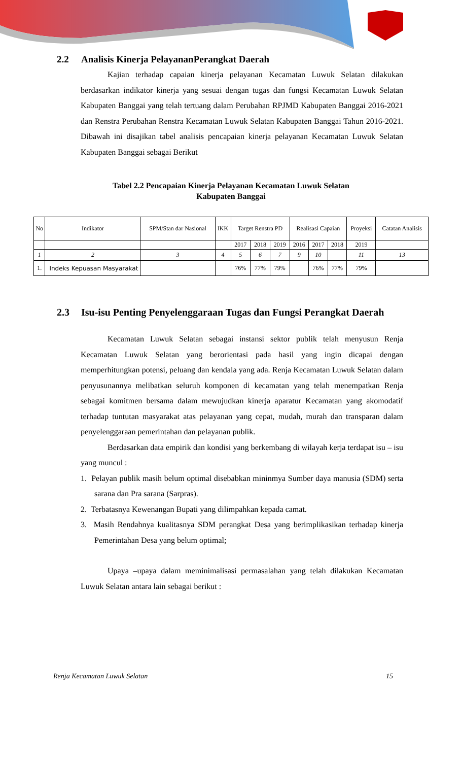2.2 Analisis Kinerja PelayananPerangkat Daerah
Kajian terhadap capaian kinerja pelayanan Kecamatan Luwuk Selatan dilakukan berdasarkan indikator kinerja yang sesuai dengan tugas dan fungsi Kecamatan Luwuk Selatan Kabupaten Banggai yang telah tertuang dalam Perubahan RPJMD Kabupaten Banggai 2016-2021 dan Renstra Perubahan Renstra Kecamatan Luwuk Selatan Kabupaten Banggai Tahun 2016-2021. Dibawah ini disajikan tabel analisis pencapaian kinerja pelayanan Kecamatan Luwuk Selatan Kabupaten Banggai sebagai Berikut
Tabel 2.2 Pencapaian Kinerja Pelayanan Kecamatan Luwuk Selatan
Kabupaten Banggai
| No | Indikator | SPM/Stan dar Nasional | IKK | Target Renstra PD | | | Realisasi Capaian | | | Proyeksi | Catatan Analisis |
| --- | --- | --- | --- | --- | --- | --- | --- | --- | --- | --- | --- |
| | | | | 2017 | 2018 | 2019 | 2016 | 2017 | 2018 | 2019 | |
| 1 | 2 | 3 | 4 | 5 | 6 | 7 | 9 | 10 | | 11 | 13 |
| 1. | Indeks Kepuasan Masyarakat | | | 76% | 77% | 79% | | 76% | 77% | 79% | |
2.3 Isu-isu Penting Penyelenggaraan Tugas dan Fungsi Perangkat Daerah
Kecamatan Luwuk Selatan sebagai instansi sektor publik telah menyusun Renja Kecamatan Luwuk Selatan yang berorientasi pada hasil yang ingin dicapai dengan memperhitungkan potensi, peluang dan kendala yang ada. Renja Kecamatan Luwuk Selatan dalam penyusunannya melibatkan seluruh komponen di kecamatan yang telah menempatkan Renja sebagai komitmen bersama dalam mewujudkan kinerja aparatur Kecamatan yang akomodatif terhadap tuntutan masyarakat atas pelayanan yang cepat, mudah, murah dan transparan dalam penyelenggaraan pemerintahan dan pelayanan publik.
Berdasarkan data empirik dan kondisi yang berkembang di wilayah kerja terdapat isu – isu yang muncul :
1. Pelayan publik masih belum optimal disebabkan mininmya Sumber daya manusia (SDM) serta sarana dan Pra sarana (Sarpras).
2. Terbatasnya Kewenangan Bupati yang dilimpahkan kepada camat.
3. Masih Rendahnya kualitasnya SDM perangkat Desa yang berimplikasikan terhadap kinerja Pemerintahan Desa yang belum optimal;
Upaya –upaya dalam meminimalisasi permasalahan yang telah dilakukan Kecamatan Luwuk Selatan antara lain sebagai berikut :
Renja Kecamatan Luwuk Selatan 15